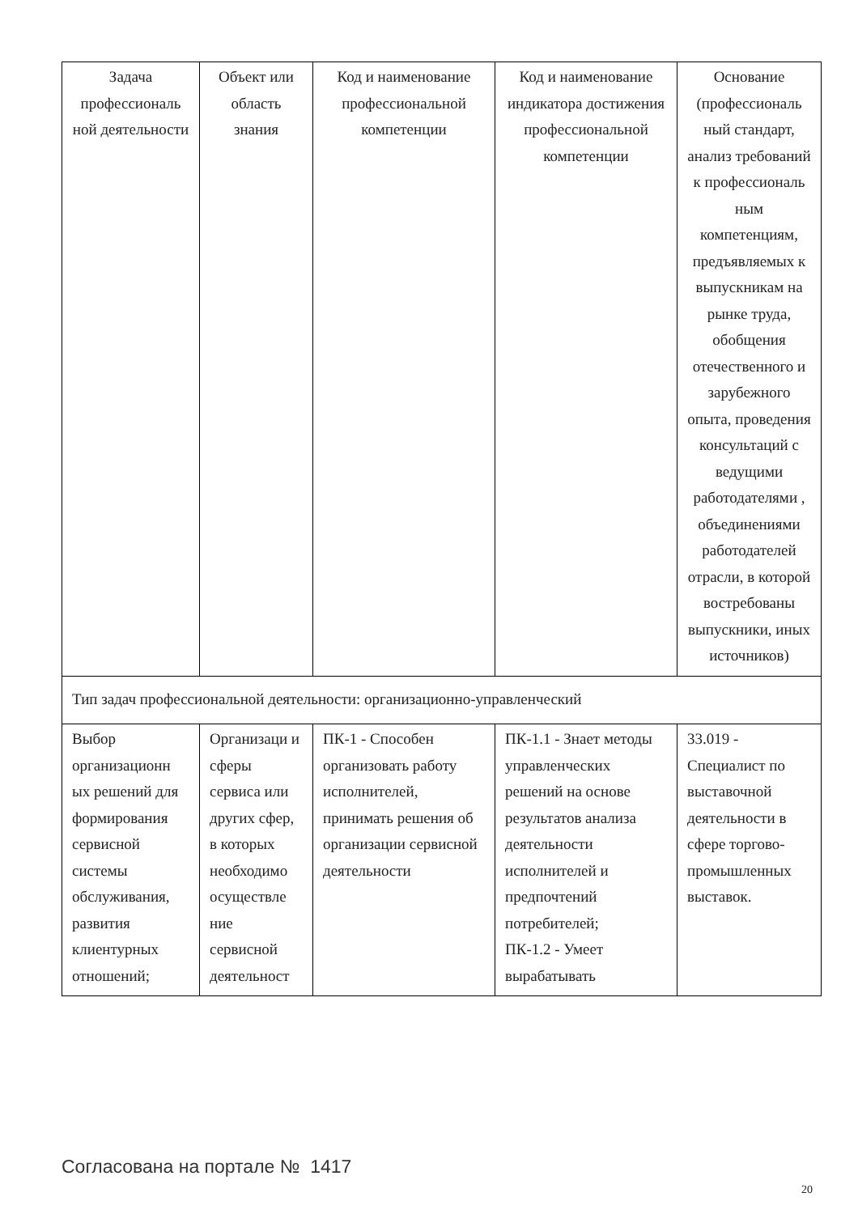| Задача профессиональ ной деятельности | Объект или область знания | Код и наименование профессиональной компетенции | Код и наименование индикатора достижения профессиональной компетенции | Основание (профессиональ ный стандарт, анализ требований к профессиональ ным компетенциям, предъявляемых к выпускникам на рынке труда, обобщения отечественного и зарубежного опыта, проведения консультаций с ведущими работодателями , объединениями работодателей отрасли, в которой востребованы выпускники, иных источников) |
| --- | --- | --- | --- | --- |
| Тип задач профессиональной деятельности: организационно-управленческий | | | | |
| Выбор организационн ых решений для формирования сервисной системы обслуживания, развития клиентурных отношений; | Организаци и сферы сервиса или других сфер, в которых необходимо осуществле ние сервисной деятельност | ПК-1 - Способен организовать работу исполнителей, принимать решения об организации сервисной деятельности | ПК-1.1 - Знает методы управленческих решений на основе результатов анализа деятельности исполнителей и предпочтений потребителей; ПК-1.2 - Умеет вырабатывать | 33.019 - Специалист по выставочной деятельности в сфере торгово-промышленных выставок. |
Согласована на портале № 1417
20